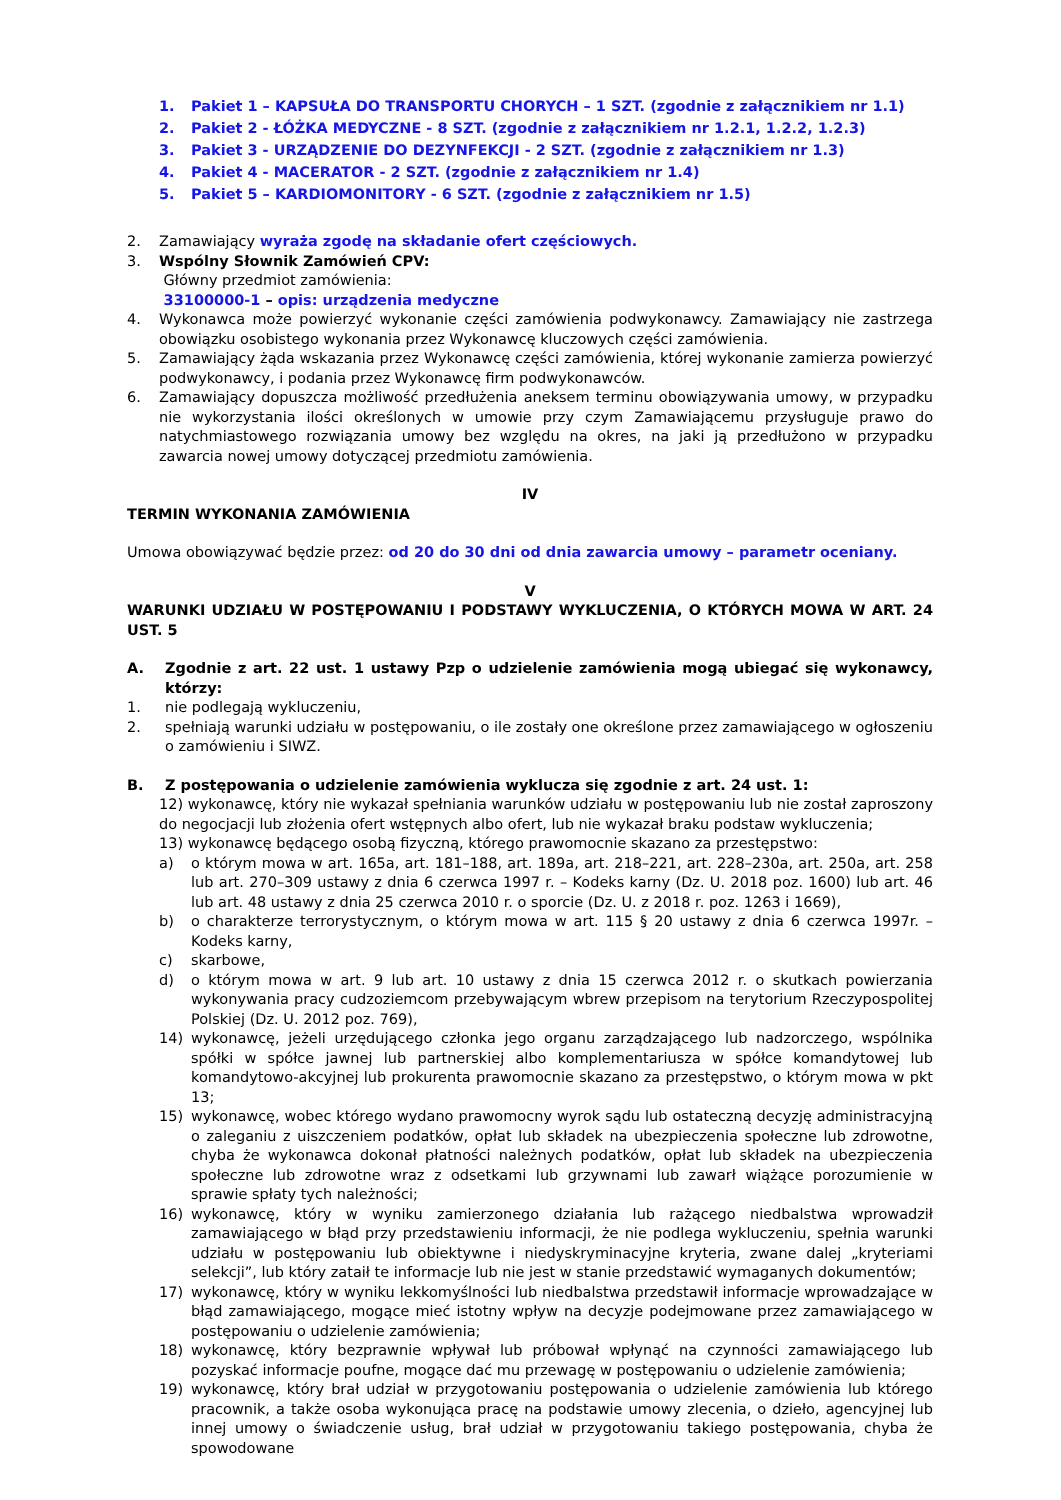1. Pakiet 1 – KAPSUŁA DO TRANSPORTU CHORYCH – 1 SZT. (zgodnie z załącznikiem nr 1.1)
2. Pakiet 2 - ŁÓŻKA MEDYCZNE - 8 SZT. (zgodnie z załącznikiem nr 1.2.1, 1.2.2, 1.2.3)
3. Pakiet 3 - URZĄDZENIE DO DEZYNFEKCJI - 2 SZT. (zgodnie z załącznikiem nr 1.3)
4. Pakiet 4 - MACERATOR - 2 SZT. (zgodnie z załącznikiem nr 1.4)
5. Pakiet 5 – KARDIOMONITORY - 6 SZT. (zgodnie z załącznikiem nr 1.5)
2. Zamawiający wyraża zgodę na składanie ofert częściowych.
3. Wspólny Słownik Zamówień CPV:
Główny przedmiot zamówienia:
33100000-1 – opis: urządzenia medyczne
4. Wykonawca może powierzyć wykonanie części zamówienia podwykonawcy. Zamawiający nie zastrzega obowiązku osobistego wykonania przez Wykonawcę kluczowych części zamówienia.
5. Zamawiający żąda wskazania przez Wykonawcę części zamówienia, której wykonanie zamierza powierzyć podwykonawcy, i podania przez Wykonawcę firm podwykonawców.
6. Zamawiający dopuszcza możliwość przedłużenia aneksem terminu obowiązywania umowy, w przypadku nie wykorzystania ilości określonych w umowie przy czym Zamawiającemu przysługuje prawo do natychmiastowego rozwiązania umowy bez względu na okres, na jaki ją przedłużono w przypadku zawarcia nowej umowy dotyczącej przedmiotu zamówienia.
IV
TERMIN WYKONANIA ZAMÓWIENIA
Umowa obowiązywać będzie przez: od 20 do 30 dni od dnia zawarcia umowy – parametr oceniany.
V
WARUNKI UDZIAŁU W POSTĘPOWANIU I PODSTAWY WYKLUCZENIA, O KTÓRYCH MOWA W ART. 24 UST. 5
A. Zgodnie z art. 22 ust. 1 ustawy Pzp o udzielenie zamówienia mogą ubiegać się wykonawcy, którzy:
1. nie podlegają wykluczeniu,
2. spełniają warunki udziału w postępowaniu, o ile zostały one określone przez zamawiającego w ogłoszeniu o zamówieniu i SIWZ.
B. Z postępowania o udzielenie zamówienia wyklucza się zgodnie z art. 24 ust. 1:
12) wykonawcę, który nie wykazał spełniania warunków udziału w postępowaniu lub nie został zaproszony do negocjacji lub złożenia ofert wstępnych albo ofert, lub nie wykazał braku podstaw wykluczenia;
13) wykonawcę będącego osobą fizyczną, którego prawomocnie skazano za przestępstwo:
a) o którym mowa w art. 165a, art. 181–188, art. 189a, art. 218–221, art. 228–230a, art. 250a, art. 258 lub art. 270–309 ustawy z dnia 6 czerwca 1997 r. – Kodeks karny (Dz. U. 2018 poz. 1600) lub art. 46 lub art. 48 ustawy z dnia 25 czerwca 2010 r. o sporcie (Dz. U. z 2018 r. poz. 1263 i 1669),
b) o charakterze terrorystycznym, o którym mowa w art. 115 § 20 ustawy z dnia 6 czerwca 1997r. – Kodeks karny,
c) skarbowe,
d) o którym mowa w art. 9 lub art. 10 ustawy z dnia 15 czerwca 2012 r. o skutkach powierzania wykonywania pracy cudzoziemcom przebywającym wbrew przepisom na terytorium Rzeczypospolitej Polskiej (Dz. U. 2012 poz. 769),
14) wykonawcę, jeżeli urzędującego członka jego organu zarządzającego lub nadzorczego, wspólnika spółki w spółce jawnej lub partnerskiej albo komplementariusza w spółce komandytowej lub komandytowo-akcyjnej lub prokurenta prawomocnie skazano za przestępstwo, o którym mowa w pkt 13;
15) wykonawcę, wobec którego wydano prawomocny wyrok sądu lub ostateczną decyzję administracyjną o zaleganiu z uiszczeniem podatków, opłat lub składek na ubezpieczenia społeczne lub zdrowotne, chyba że wykonawca dokonał płatności należnych podatków, opłat lub składek na ubezpieczenia społeczne lub zdrowotne wraz z odsetkami lub grzywnami lub zawarł wiążące porozumienie w sprawie spłaty tych należności;
16) wykonawcę, który w wyniku zamierzonego działania lub rażącego niedbalstwa wprowadził zamawiającego w błąd przy przedstawieniu informacji, że nie podlega wykluczeniu, spełnia warunki udziału w postępowaniu lub obiektywne i niedyskryminacyjne kryteria, zwane dalej „kryteriami selekcji”, lub który zataił te informacje lub nie jest w stanie przedstawić wymaganych dokumentów;
17) wykonawcę, który w wyniku lekkomyślności lub niedbalstwa przedstawił informacje wprowadzające w błąd zamawiającego, mogące mieć istotny wpływ na decyzje podejmowane przez zamawiającego w postępowaniu o udzielenie zamówienia;
18) wykonawcę, który bezprawnie wpływał lub próbował wpłynąć na czynności zamawiającego lub pozyskać informacje poufne, mogące dać mu przewagę w postępowaniu o udzielenie zamówienia;
19) wykonawcę, który brał udział w przygotowaniu postępowania o udzielenie zamówienia lub którego pracownik, a także osoba wykonująca pracę na podstawie umowy zlecenia, o dzieło, agencyjnej lub innej umowy o świadczenie usług, brał udział w przygotowaniu takiego postępowania, chyba że spowodowane